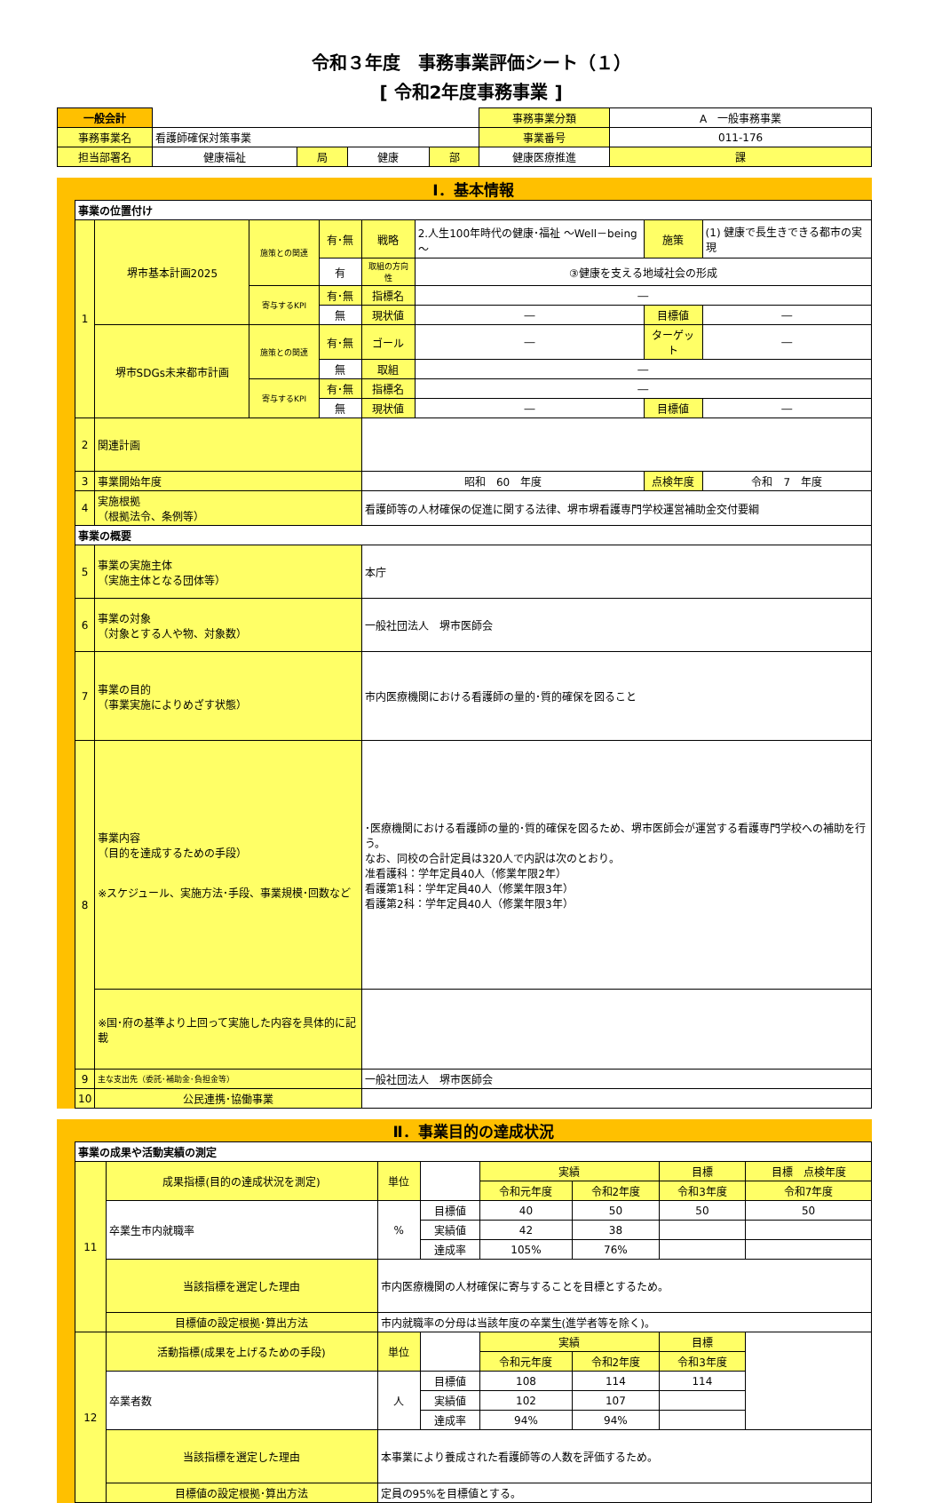令和３年度　事務事業評価シート（１）
[ 令和2年度事務事業 ]
| 一般会計 | | | | | 事務事業分類 | A 一般事務事業 | |
| 事務事業名 | 看護師確保対策事業 | | | | 事業番号 | 011-176 | |
| 担当部署名 | 健康福祉 | 局 | 健康 | 部 | 健康医療推進 | | 課 |
Ⅰ．基本情報
| 事業の位置付け | | | | | | | |
| 1 | 堺市基本計画2025 | 施策との関連 | 有･無 | 戦略 | 2.人生100年時代の健康･福祉 ～Well－being～ | 施策 | (1) 健康で長生きできる都市の実現 |
| | | | 有 | 取組の方向性 | ③健康を支える地域社会の形成 | | |
| | | 寄与するKPI | 有･無 | 指標名 | ― | | |
| | | | 無 | 現状値 | ― | 目標値 | ― |
| | 堺市SDGs未来都市計画 | 施策との関連 | 有･無 | ゴール | ― | ターゲット | ― |
| | | | 無 | 取組 | ― | | |
| | | 寄与するKPI | 有･無 | 指標名 | ― | | |
| | | | 無 | 現状値 | ― | 目標値 | ― |
| 2 | 関連計画 | | | | | | |
| 3 | 事業開始年度 | | | 昭和 60 年度 | | 点検年度 | 令和 7 年度 |
| 4 | 実施根拠 （根拠法令、条例等） | | | 看護師等の人材確保の促進に関する法律、堺市堺看護専門学校運営補助金交付要綱 | | | |
| 事業の概要 | | | | | | | |
| 5 | 事業の実施主体 （実施主体となる団体等） | | | 本庁 | | | |
| 6 | 事業の対象 （対象とする人や物、対象数） | | | 一般社団法人 堺市医師会 | | | |
| 7 | 事業の目的 （事業実施によりめざす状態） | | | 市内医療機関における看護師の量的･質的確保を図ること | | | |
| 8 | 事業内容 （目的を達成するための手段） ※スケジュール、実施方法･手段、事業規模･回数など | | | ･医療機関における看護師の量的･質的確保を図るため、堺市医師会が運営する看護専門学校への補助を行う。 なお、同校の合計定員は320人で内訳は次のとおり。 准看護科：学年定員40人（修業年限2年） 看護第1科：学年定員40人（修業年限3年） 看護第2科：学年定員40人（修業年限3年） | | | |
| | ※国･府の基準より上回って実施した内容を具体的に記載 | | | | | | |
| 9 | 主な支出先（委託･補助金･負担金等） | | | 一般社団法人 堺市医師会 | | | |
| 10 | 公民連携･協働事業 | | | | | | |
Ⅱ．事業目的の達成状況
| 事業の成果や活動実績の測定 | | | | | | | |
| 11 | 成果指標(目的の達成状況を測定) | 単位 | | 実績 | | 目標 | 目標 点検年度 |
| | | | | 令和元年度 | 令和2年度 | 令和3年度 | 令和7年度 |
| | 卒業生市内就職率 | % | 目標値 | 40 | 50 | 50 | 50 |
| | | | 実績値 | 42 | 38 | | |
| | | | 達成率 | 105% | 76% | | |
| | 当該指標を選定した理由 | 市内医療機関の人材確保に寄与することを目標とするため。 | | | | | |
| | 目標値の設定根拠･算出方法 | 市内就職率の分母は当該年度の卒業生(進学者等を除く)。 | | | | | |
| 12 | 活動指標(成果を上げるための手段) | 単位 | | 実績 | | 目標 | |
| | | | | 令和元年度 | 令和2年度 | 令和3年度 | |
| | 卒業者数 | 人 | 目標値 | 108 | 114 | 114 | |
| | | | 実績値 | 102 | 107 | | |
| | | | 達成率 | 94% | 94% | | |
| | 当該指標を選定した理由 | 本事業により養成された看護師等の人数を評価するため。 | | | | | |
| | 目標値の設定根拠･算出方法 | 定員の95%を目標値とする。 | | | | | |